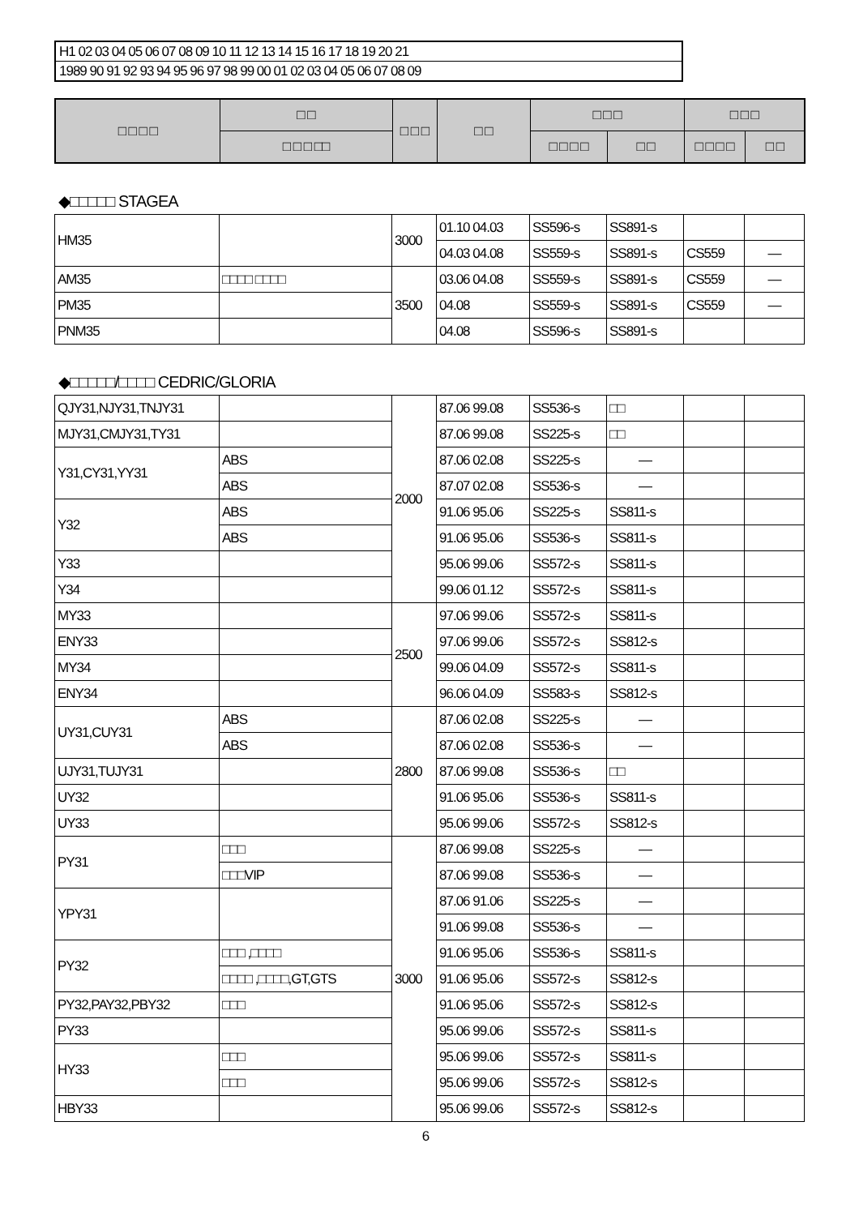H1 02 03 04 05 06 07 08 09 10 11 12 13 14 15 16 17 18 19 20 21
1989 90 91 92 93 94 95 96 97 98 99 00 01 02 03 04 05 06 07 08 09
| □ □ □ □ | □ □ | □ □ □ | □ □ | □ □ □ | | □ □ □ | |
| --- | --- | --- | --- | --- | --- | --- | --- |
| | □ □ □ □□ | | | □ □ □ □ | □ □ | □ □ □ □ | □ □ |
◆□□□□□ STAGEA
| HM35 | | 3000 | 01.10 04.03 | SS596-s | SS891-s | | |
| | | | 04.03 04.08 | SS559-s | SS891-s | CS559 | — |
| AM35 | □□□□ □□□□ | 3500 | 03.06 04.08 | SS559-s | SS891-s | CS559 | — |
| PM35 | | | 04.08 | SS559-s | SS891-s | CS559 | — |
| PNM35 | | | 04.08 | SS596-s | SS891-s | | |
◆□□□□□/□□□□ CEDRIC/GLORIA
| QJY31,NJY31,TNJY31 | | 2000 | 87.06 99.08 | SS536-s | □□ | | |
| MJY31,CMJY31,TY31 | | | 87.06 99.08 | SS225-s | □□ | | |
| Y31,CY31,YY31 | ABS | | 87.06 02.08 | SS225-s | — | | |
| | ABS | | 87.07 02.08 | SS536-s | — | | |
| Y32 | ABS | | 91.06 95.06 | SS225-s | SS811-s | | |
| | ABS | | 91.06 95.06 | SS536-s | SS811-s | | |
| Y33 | | | 95.06 99.06 | SS572-s | SS811-s | | |
| Y34 | | | 99.06 01.12 | SS572-s | SS811-s | | |
| MY33 | | 2500 | 97.06 99.06 | SS572-s | SS811-s | | |
| ENY33 | | | 97.06 99.06 | SS572-s | SS812-s | | |
| MY34 | | | 99.06 04.09 | SS572-s | SS811-s | | |
| ENY34 | | | 96.06 04.09 | SS583-s | SS812-s | | |
| UY31,CUY31 | ABS | 2800 | 87.06 02.08 | SS225-s | — | | |
| | ABS | | 87.06 02.08 | SS536-s | — | | |
| UJY31,TUJY31 | | | 87.06 99.08 | SS536-s | □□ | | |
| UY32 | | | 91.06 95.06 | SS536-s | SS811-s | | |
| UY33 | | | 95.06 99.06 | SS572-s | SS812-s | | |
| PY31 | □□□ | 3000 | 87.06 99.08 | SS225-s | — | | |
| | □□□VIP | | 87.06 99.08 | SS536-s | — | | |
| YPY31 | | | 87.06 91.06 | SS225-s | — | | |
| | | | 91.06 99.08 | SS536-s | — | | |
| PY32 | □□□ ,□□□□ | | 91.06 95.06 | SS536-s | SS811-s | | |
| | □□□□ ,□□□□,GT,GTS | | 91.06 95.06 | SS572-s | SS812-s | | |
| PY32,PAY32,PBY32 | □□□ | | 91.06 95.06 | SS572-s | SS812-s | | |
| PY33 | | | 95.06 99.06 | SS572-s | SS811-s | | |
| HY33 | □□□ | | 95.06 99.06 | SS572-s | SS811-s | | |
| | □□□ | | 95.06 99.06 | SS572-s | SS812-s | | |
| HBY33 | | | 95.06 99.06 | SS572-s | SS812-s | | |
6